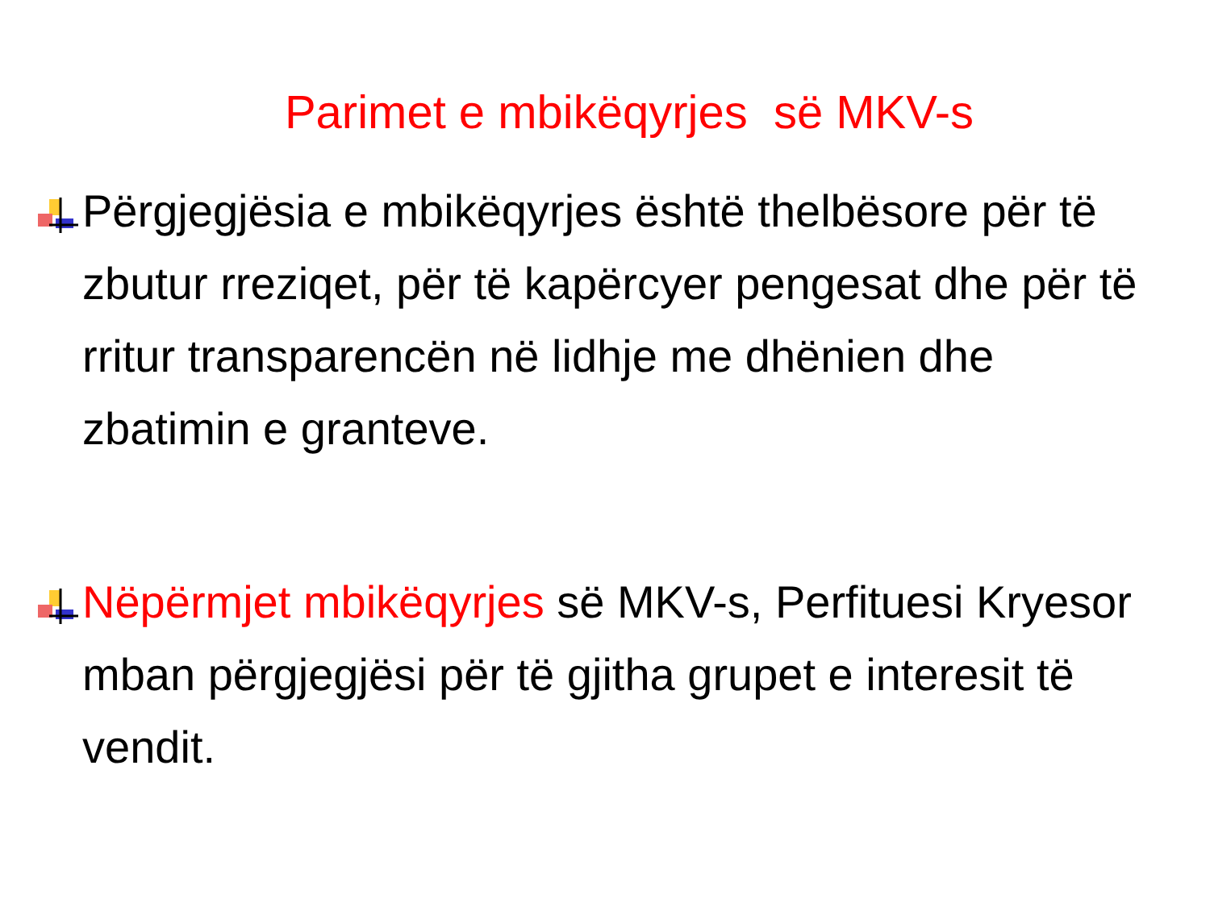Parimet e mbikëqyrjes së MKV-s
Përgjegjësia e mbikëqyrjes është thelbësore për të zbutur rreziqet, për të kapërcyer pengesat dhe për të rritur transparencën në lidhje me dhënien dhe zbatimin e granteve.
Nëpërmjet mbikëqyrjes së MKV-s, Perfituesi Kryesor mban përgjegjësi për të gjitha grupet e interesit të vendit.